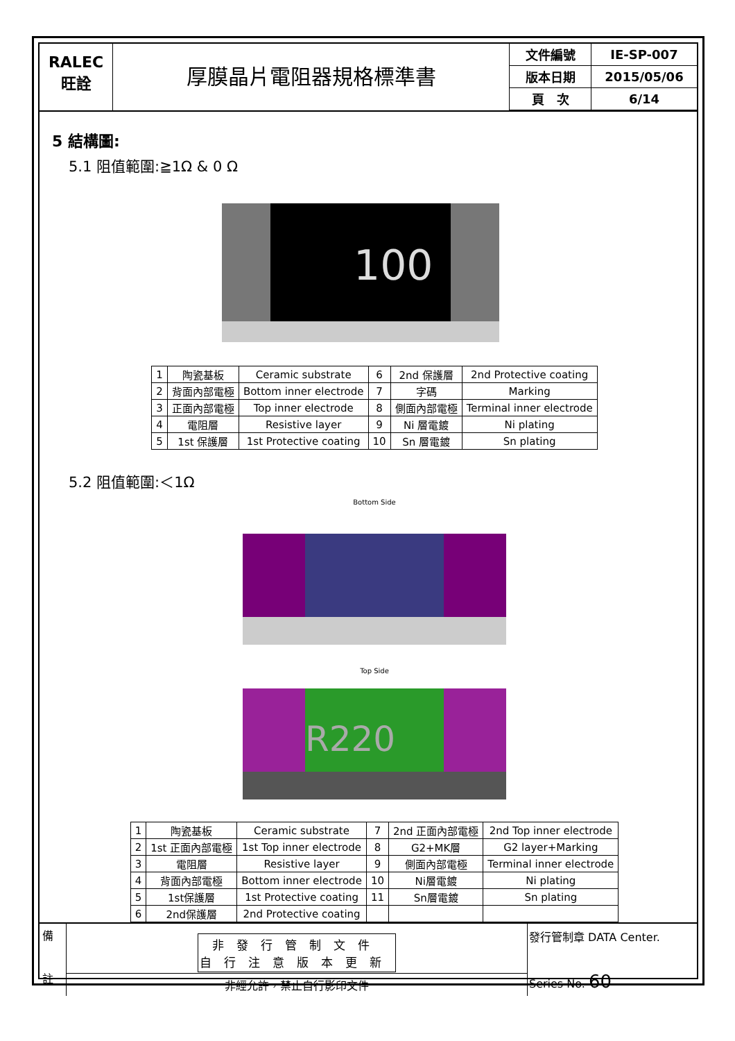RALEC
旺詮
厚膜晶片電阻器規格標準書
| 文件編號 | IE-SP-007 |
| 版本日期 | 2015/05/06 |
| 頁 次 | 6/14 |
5 結構圖:
5.1 阻值範圍:≧1Ω & 0 Ω
100
| 1 | 陶瓷基板 | Ceramic substrate | 6 | 2nd 保護層 | 2nd Protective coating |
| 2 | 背面內部電極 | Bottom inner electrode | 7 | 字碼 | Marking |
| 3 | 正面內部電極 | Top inner electrode | 8 | 側面內部電極 | Terminal inner electrode |
| 4 | 電阻層 | Resistive layer | 9 | Ni 層電鍍 | Ni plating |
| 5 | 1st 保護層 | 1st Protective coating | 10 | Sn 層電鍍 | Sn plating |
5.2 阻值範圍:＜1Ω
Bottom Side
Top Side
R220
| 1 | 陶瓷基板 | Ceramic substrate | 7 | 2nd 正面內部電極 | 2nd Top inner electrode |
| 2 | 1st 正面內部電極 | 1st Top inner electrode | 8 | G2+MK層 | G2 layer+Marking |
| 3 | 電阻層 | Resistive layer | 9 | 側面內部電極 | Terminal inner electrode |
| 4 | 背面內部電極 | Bottom inner electrode | 10 | Ni層電鍍 | Ni plating |
| 5 | 1st保護層 | 1st Protective coating | 11 | Sn層電鍍 | Sn plating |
| 6 | 2nd保護層 | 2nd Protective coating | | | |
備
註
非發行管制文件
自行注意版本更新
非經允許，禁止自行影印文件
發行管制章 DATA Center.
Series No. 60